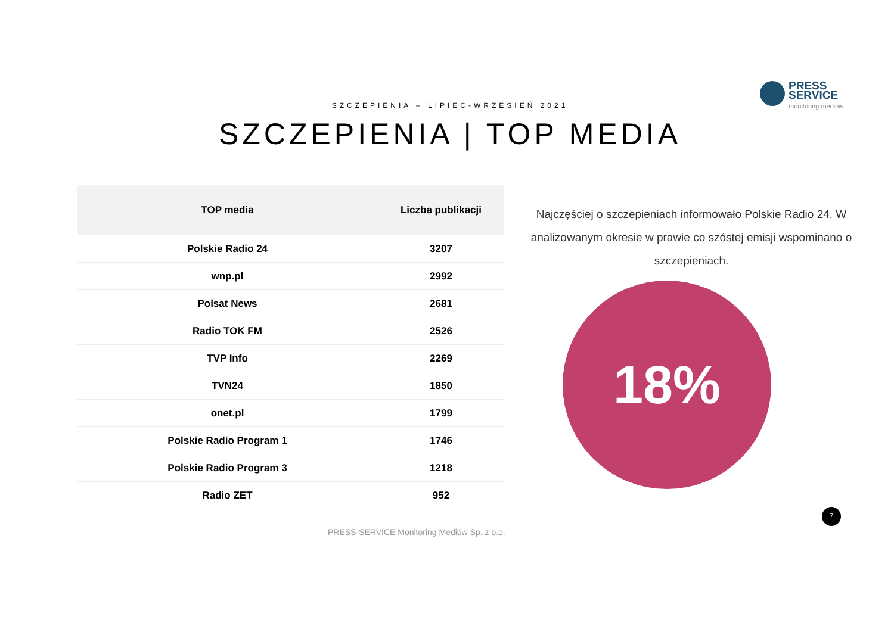PRESS
SERVICE
monitoring mediów
SZCZEPIENIA – LIPIEC-WRZESIEŃ 2021
SZCZEPIENIA | TOP MEDIA
| TOP media | Liczba publikacji |
| --- | --- |
| Polskie Radio 24 | 3207 |
| wnp.pl | 2992 |
| Polsat News | 2681 |
| Radio TOK FM | 2526 |
| TVP Info | 2269 |
| TVN24 | 1850 |
| onet.pl | 1799 |
| Polskie Radio Program 1 | 1746 |
| Polskie Radio Program 3 | 1218 |
| Radio ZET | 952 |
Najczęściej o szczepieniach informowało Polskie Radio 24. W analizowanym okresie w prawie co szóstej emisji wspominano o szczepieniach.
18%
7
PRESS-SERVICE Monitoring Mediów Sp. z o.o.